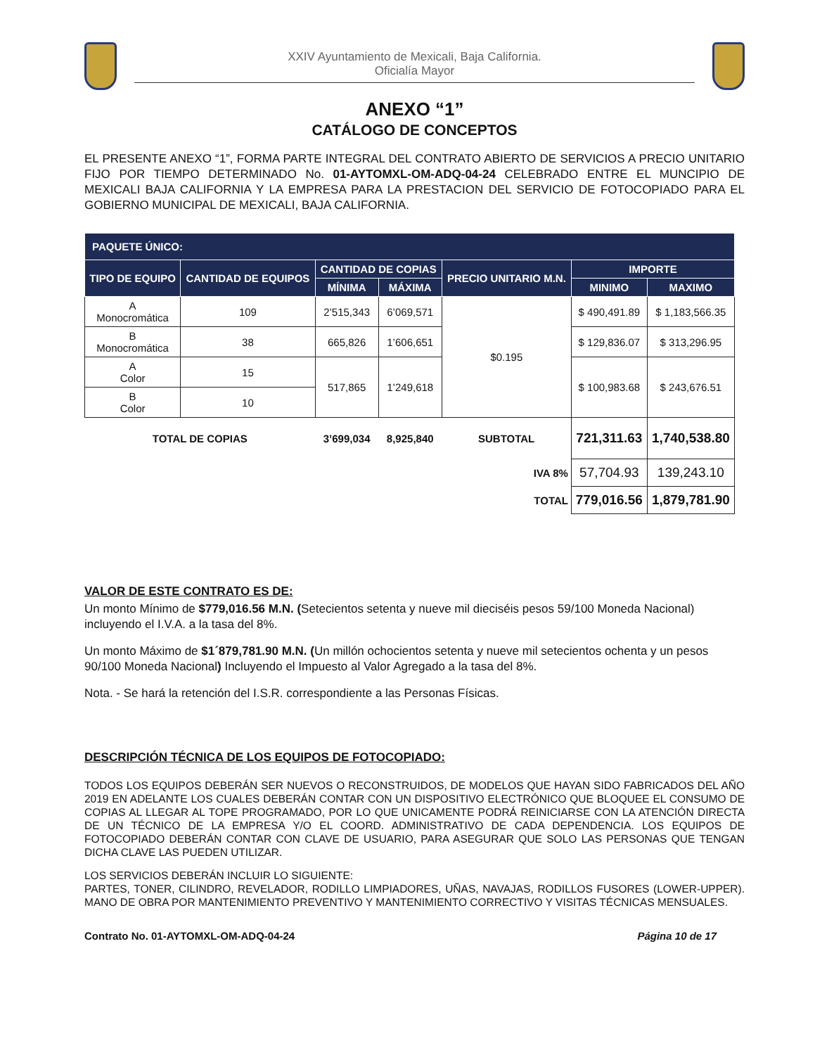XXIV Ayuntamiento de Mexicali, Baja California.
Oficialía Mayor
ANEXO “1”
CATÁLOGO DE CONCEPTOS
EL PRESENTE ANEXO “1”, FORMA PARTE INTEGRAL DEL CONTRATO ABIERTO DE SERVICIOS A PRECIO UNITARIO FIJO POR TIEMPO DETERMINADO No. 01-AYTOMXL-OM-ADQ-04-24 CELEBRADO ENTRE EL MUNCIPIO DE MEXICALI BAJA CALIFORNIA Y LA EMPRESA PARA LA PRESTACION DEL SERVICIO DE FOTOCOPIADO PARA EL GOBIERNO MUNICIPAL DE MEXICALI, BAJA CALIFORNIA.
| PAQUETE ÚNICO: | | | | | | |
| --- | --- | --- | --- | --- | --- | --- |
| TIPO DE EQUIPO | CANTIDAD DE EQUIPOS | CANTIDAD DE COPIAS | | PRECIO UNITARIO M.N. | IMPORTE | |
| | | MÍNIMA | MÁXIMA | | MINIMO | MAXIMO |
| A Monocromática | 109 | 2’515,343 | 6’069,571 | $0.195 | $ 490,491.89 | $ 1,183,566.35 |
| B Monocromática | 38 | 665,826 | 1’606,651 | | $ 129,836.07 | $ 313,296.95 |
| A Color | 15 | 517,865 | 1’249,618 | | $ 100,983.68 | $ 243,676.51 |
| B Color | 10 | | | | | |
| TOTAL DE COPIAS | | 3’699,034 | 8,925,840 | SUBTOTAL | 721,311.63 | 1,740,538.80 |
| IVA 8% | | | | | 57,704.93 | 139,243.10 |
| TOTAL | | | | | 779,016.56 | 1,879,781.90 |
VALOR DE ESTE CONTRATO ES DE:
Un monto Mínimo de $779,016.56 M.N. (Setecientos setenta y nueve mil dieciséis pesos 59/100 Moneda Nacional) incluyendo el I.V.A. a la tasa del 8%.
Un monto Máximo de $1´879,781.90 M.N. (Un millón ochocientos setenta y nueve mil setecientos ochenta y un pesos 90/100 Moneda Nacional) Incluyendo el Impuesto al Valor Agregado a la tasa del 8%.
Nota. - Se hará la retención del I.S.R. correspondiente a las Personas Físicas.
DESCRIPCIÓN TÉCNICA DE LOS EQUIPOS DE FOTOCOPIADO:
TODOS LOS EQUIPOS DEBERÁN SER NUEVOS O RECONSTRUIDOS, DE MODELOS QUE HAYAN SIDO FABRICADOS DEL AÑO 2019 EN ADELANTE LOS CUALES DEBERÁN CONTAR CON UN DISPOSITIVO ELECTRÓNICO QUE BLOQUEE EL CONSUMO DE COPIAS AL LLEGAR AL TOPE PROGRAMADO, POR LO QUE UNICAMENTE PODRÁ REINICIARSE CON LA ATENCIÓN DIRECTA DE UN TÉCNICO DE LA EMPRESA Y/O EL COORD. ADMINISTRATIVO DE CADA DEPENDENCIA. LOS EQUIPOS DE FOTOCOPIADO DEBERÁN CONTAR CON CLAVE DE USUARIO, PARA ASEGURAR QUE SOLO LAS PERSONAS QUE TENGAN DICHA CLAVE LAS PUEDEN UTILIZAR.
LOS SERVICIOS DEBERÁN INCLUIR LO SIGUIENTE:
PARTES, TONER, CILINDRO, REVELADOR, RODILLO LIMPIADORES, UÑAS, NAVAJAS, RODILLOS FUSORES (LOWER-UPPER). MANO DE OBRA POR MANTENIMIENTO PREVENTIVO Y MANTENIMIENTO CORRECTIVO Y VISITAS TÉCNICAS MENSUALES.
Contrato No. 01-AYTOMXL-OM-ADQ-04-24 Página 10 de 17